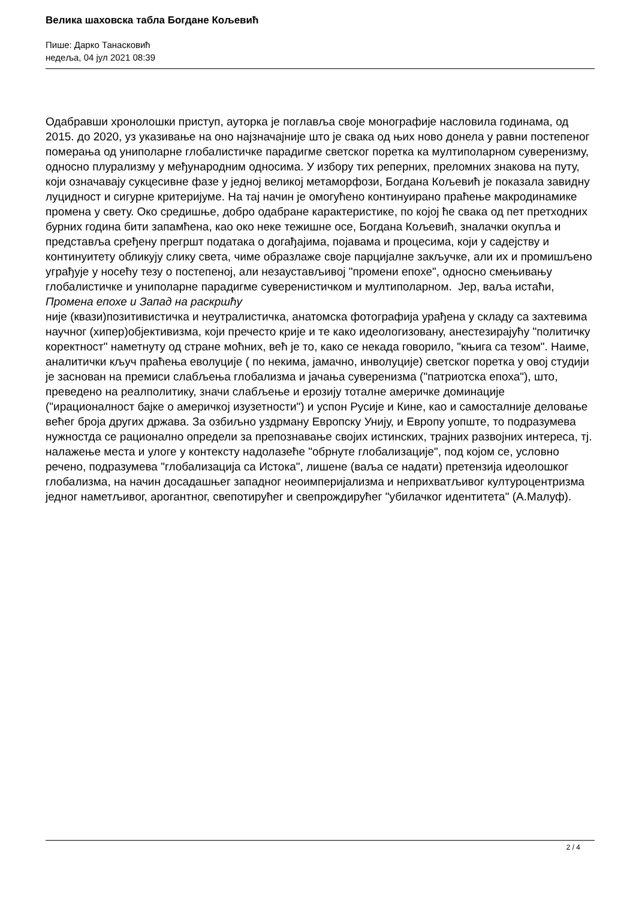Велика шаховска табла Богдане Кољевић
Пише: Дарко Танасковић
недеља, 04 јул 2021 08:39
Одабравши хронолошки приступ, ауторка је поглавља своје монографије насловила годинама, од 2015. до 2020, уз указивање на оно најзначајније што је свака од њих ново донела у равни постепеног померања од униполарне глобалистичке парадигме светског поретка ка мултиполарном суверенизму, односно плурализму у међународним односима. У избору тих реперних, преломних знакова на путу, који означавају сукцесивне фазе у једној великој метаморфози, Богдана Кољевић је показала завидну луцидност и сигурне критеријуме. На тај начин је омогућено континуирано праћење макродинамике промена у свету. Око средишње, добро одабране карактеристике, по којој ће свака од пет претходних бурних година бити запамћена, као око неке тежишне осе, Богдана Кољевић, зналачки окупља и представља сређену прегршт података о догађајима, појавама и процесима, који у садејству и континуитету обликују слику света, чиме образлаже своје парцијалне закључке, али их и промишљено уграђује у носећу тезу о постепеној, али незаустављивој "промени епохе", односно смењивању глобалистичке и униполарне парадигме суверенистичком и мултиполарном. Јер, ваља истаћи, Промена епохе и Запад на раскршћу
није (квази)позитивистичка и неутралистичка, анатомска фотографија урађена у складу са захтевима научног (хипер)објективизма, који пречесто крије и те како идеологизовану, анестезирајућу "политичку коректност" наметнуту од стране моћних, већ је то, како се некада говорило, "књига са тезом". Наиме, аналитички кључ праћења еволуције ( по некима, јамачно, инволуције) светског поретка у овој студији је заснован на премиси слабљења глобализма и јачања суверенизма ("патриотска епоха"), што, преведено на реалполитику, значи слабљење и ерозију тоталне америчке доминације ("ирационалност бајке о америчкој изузетности") и успон Русије и Кине, као и самосталније деловање већег броја других држава. За озбиљно уздрману Европску Унију, и Европу уопште, то подразумева нужностда се рационално определи за препознавање својих истинских, трајних развојних интереса, тј. налажење места и улоге у контексту надолазеће "обрнуте глобализације", под којом се, условно речено, подразумева "глобализација са Истока", лишене (ваља се надати) претензија идеолошког глобализма, на начин досадашњег западног неоимперијализма и неприхватљивог културоцентризма једног наметљивог, арогантног, свепотирућег и свепрождирућег "убилачког идентитета" (А.Малуф).
2 / 4